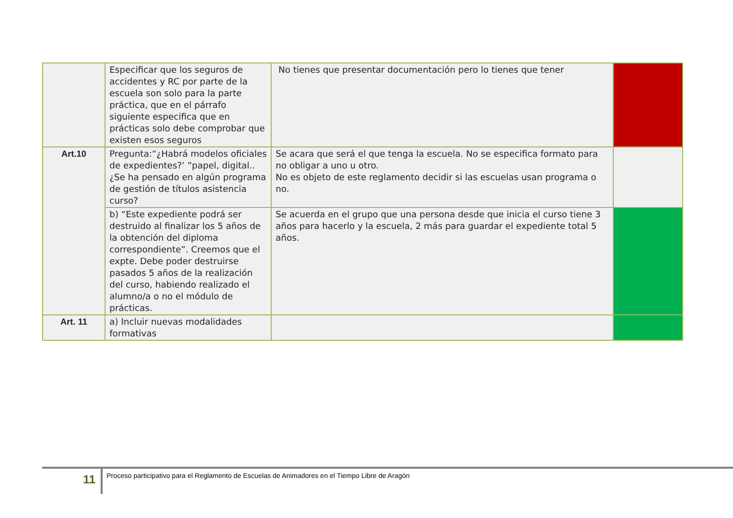| | Especificar que los seguros de accidentes y RC por parte de la escuela son solo para la parte práctica, que en el párrafo siguiente especifica que en prácticas solo debe comprobar que existen esos seguros | No tienes que presentar documentación pero lo tienes que tener | |
| Art.10 | Pregunta:“¿Habrá modelos oficiales de expedientes?’ ”papel, digital.. ¿Se ha pensado en algún programa de gestión de títulos asistencia curso? | Se acara que será el que tenga la escuela. No se especifica formato para no obligar a uno u otro. No es objeto de este reglamento decidir si las escuelas usan programa o no. | |
| | b) “Este expediente podrá ser destruido al finalizar los 5 años de la obtención del diploma correspondiente”. Creemos que el expte. Debe poder destruirse pasados 5 años de la realización del curso, habiendo realizado el alumno/a o no el módulo de prácticas. | Se acuerda en el grupo que una persona desde que inicia el curso tiene 3 años para hacerlo y la escuela, 2 más para guardar el expediente total 5 años. | |
| Art. 11 | a) Incluir nuevas modalidades formativas | | |
11
Proceso participativo para el Reglamento de Escuelas de Animadores en el Tiempo Libre de Aragón